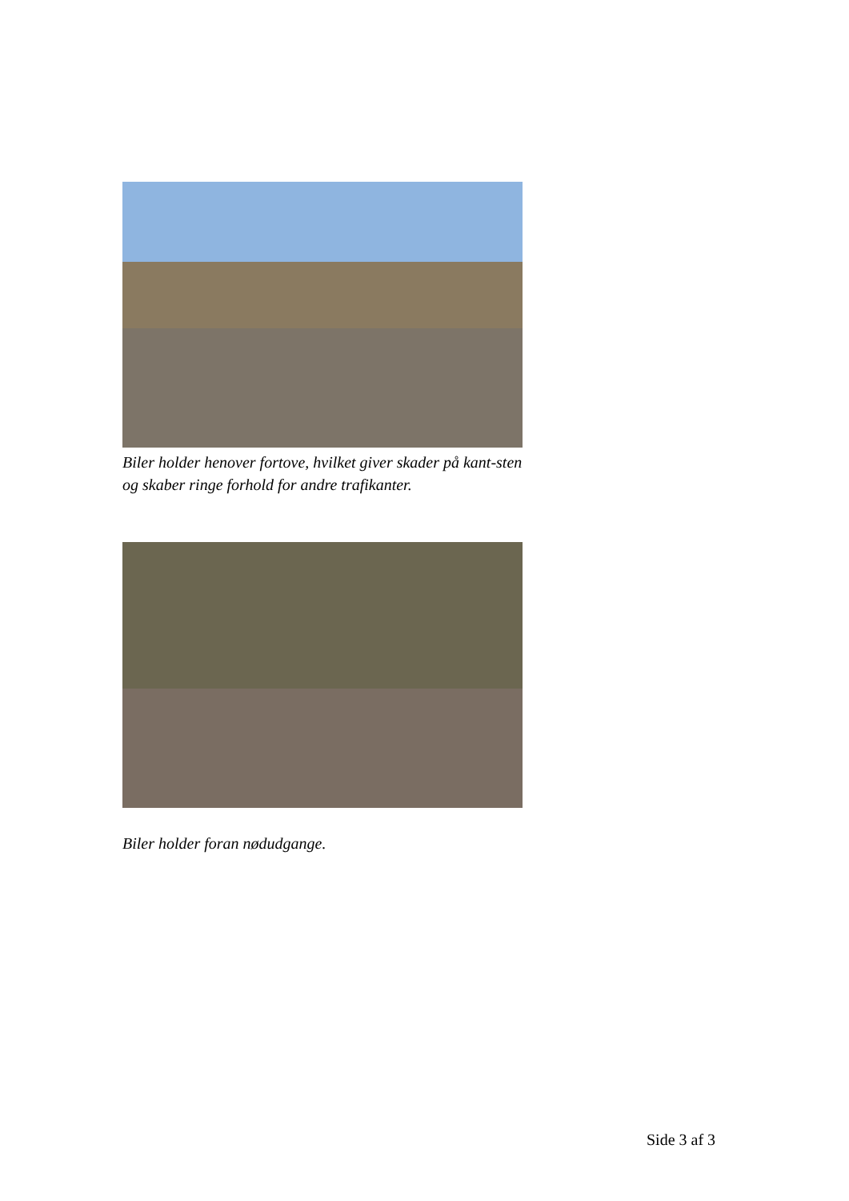Biler holder henover fortove, hvilket giver skader på kant-sten og skaber ringe forhold for andre trafikanter.
Biler holder foran nødudgange.
Side 3 af 3